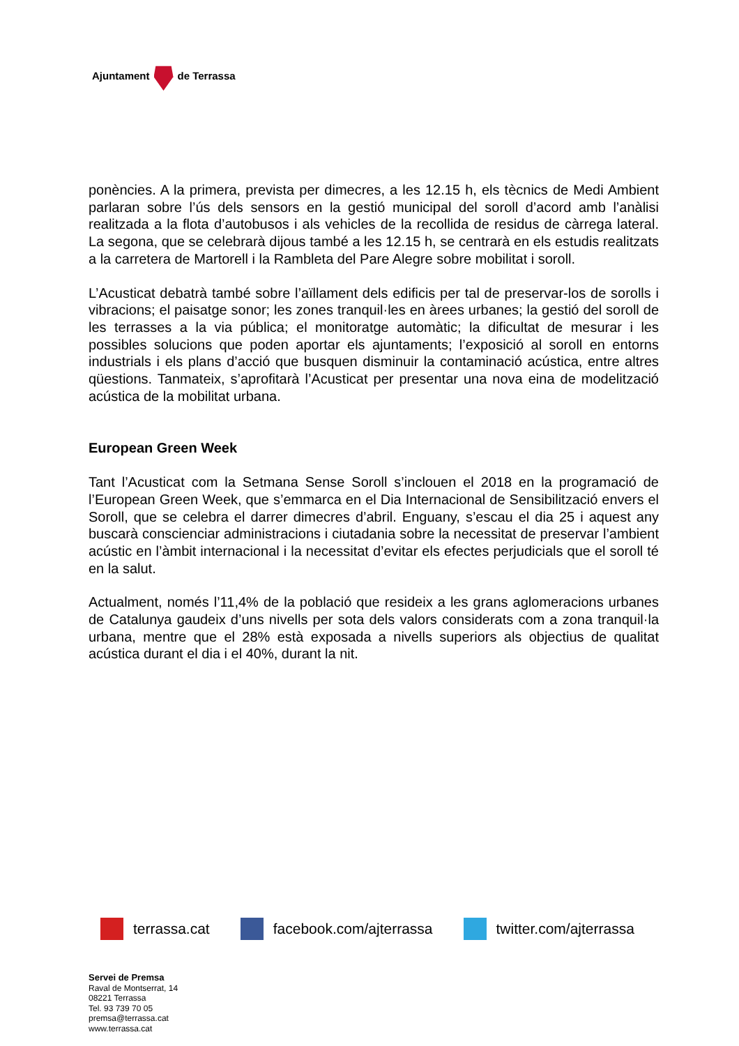Ajuntament de Terrassa
ponències. A la primera, prevista per dimecres, a les 12.15 h, els tècnics de Medi Ambient parlaran sobre l’ús dels sensors en la gestió municipal del soroll d’acord amb l’anàlisi realitzada a la flota d’autobusos i als vehicles de la recollida de residus de càrrega lateral. La segona, que se celebrarà dijous també a les 12.15 h, se centrarà en els estudis realitzats a la carretera de Martorell i la Rambleta del Pare Alegre sobre mobilitat i soroll.
L’Acusticat debatrà també sobre l’aïllament dels edificis per tal de preservar-los de sorolls i vibracions; el paisatge sonor; les zones tranquil·les en àrees urbanes; la gestió del soroll de les terrasses a la via pública; el monitoratge automàtic; la dificultat de mesurar i les possibles solucions que poden aportar els ajuntaments; l’exposició al soroll en entorns industrials i els plans d’acció que busquen disminuir la contaminació acústica, entre altres qüestions. Tanmateix, s’aprofitarà l’Acusticat per presentar una nova eina de modelització acústica de la mobilitat urbana.
European Green Week
Tant l’Acusticat com la Setmana Sense Soroll s’inclouen el 2018 en la programació de l’European Green Week, que s’emmarca en el Dia Internacional de Sensibilització envers el Soroll, que se celebra el darrer dimecres d’abril. Enguany, s’escau el dia 25 i aquest any buscarà conscienciar administracions i ciutadania sobre la necessitat de preservar l’ambient acústic en l’àmbit internacional i la necessitat d’evitar els efectes perjudicials que el soroll té en la salut.
Actualment, només l’11,4% de la població que resideix a les grans aglomeracions urbanes de Catalunya gaudeix d’uns nivells per sota dels valors considerats com a zona tranquil·la urbana, mentre que el 28% està exposada a nivells superiors als objectius de qualitat acústica durant el dia i el 40%, durant la nit.
terrassa.cat facebook.com/ajterrassa twitter.com/ajterrassa
Servei de Premsa
Raval de Montserrat, 14
08221 Terrassa
Tel. 93 739 70 05
premsa@terrassa.cat
www.terrassa.cat